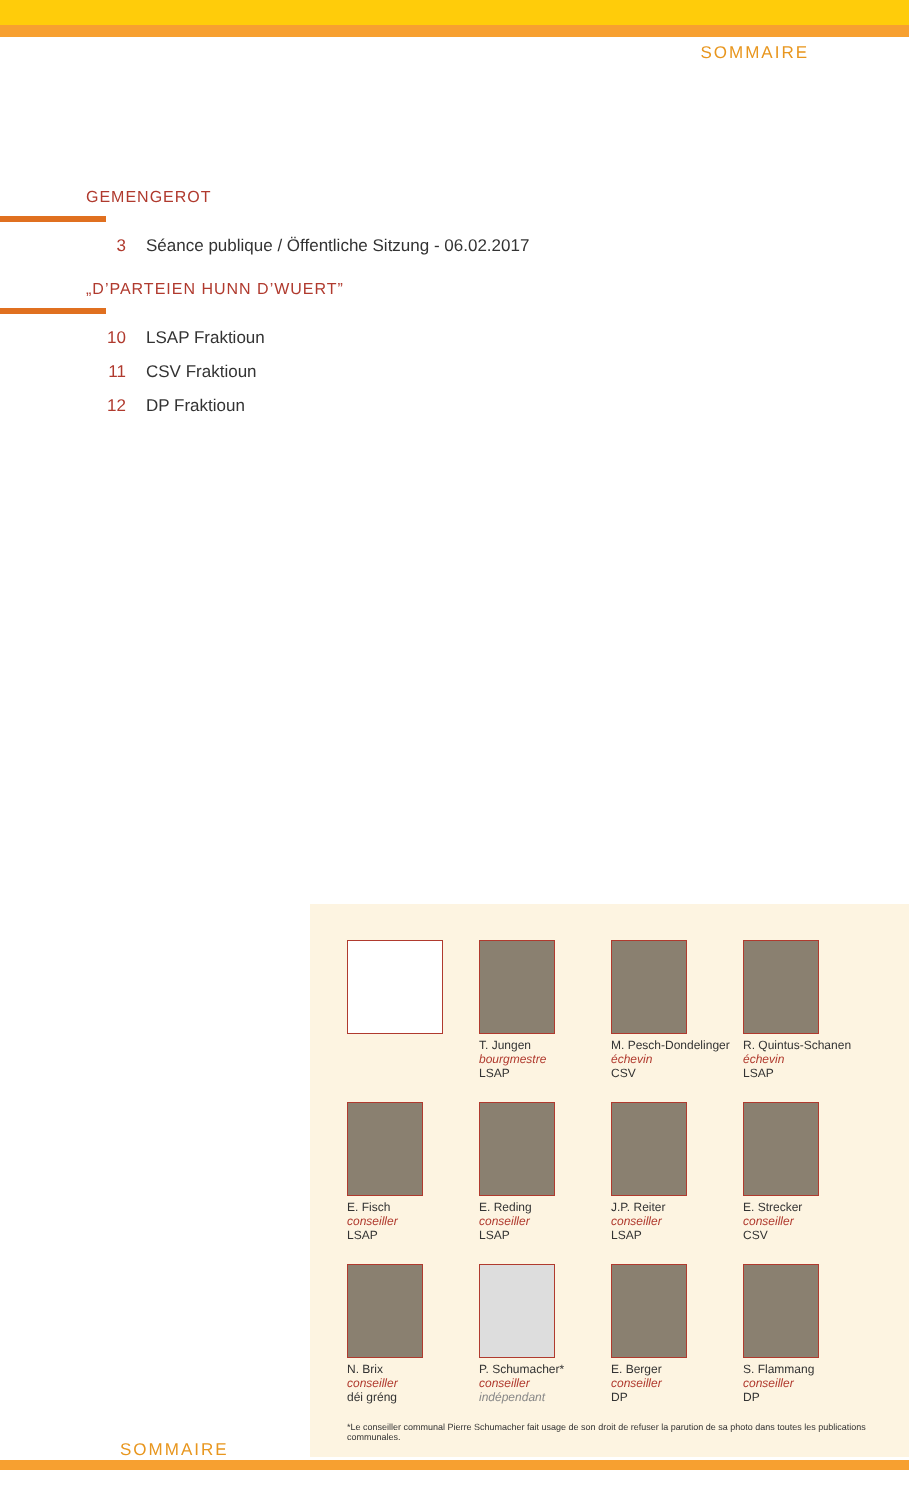SOMMAIRE
GEMENGEROT
3 Séance publique / Öffentliche Sitzung - 06.02.2017
„D’PARTEIEN HUNN D’WUERT”
10 LSAP Fraktioun
11 CSV Fraktioun
12 DP Fraktioun
T. Jungen
bourgmestre
LSAP
M. Pesch-Dondelinger
échevin
CSV
R. Quintus-Schanen
échevin
LSAP
E. Fisch
conseiller
LSAP
E. Reding
conseiller
LSAP
J.P. Reiter
conseiller
LSAP
E. Strecker
conseiller
CSV
N. Brix
conseiller
déi gréng
P. Schumacher*
conseiller
indépendant
E. Berger
conseiller
DP
S. Flammang
conseiller
DP
*Le conseiller communal Pierre Schumacher fait usage de son droit de refuser la parution de sa photo dans toutes les publications communales.
SOMMAIRE